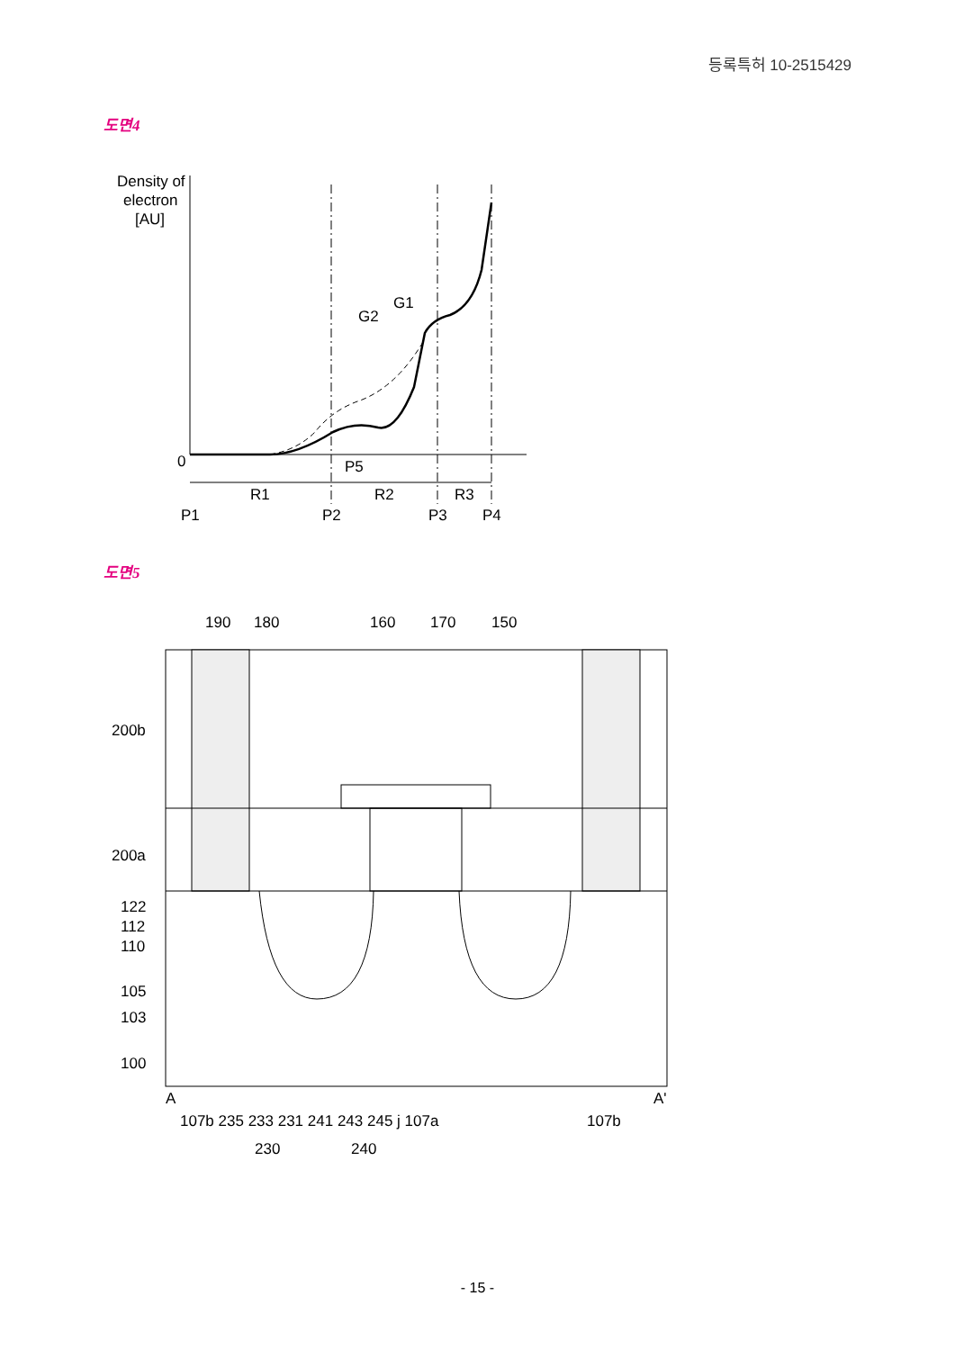등록특허 10-2515429
도면4
Density of
electron
[AU]
0
G2
G1
P5
R1
R2
R3
P1
P2
P3
P4
190
180
160
170
150
200b
200a
122
112
110
105
103
100
A
A'
107b 235 233 231 241 243 245 j 107a
107b
230
240
도면5
- 15 -